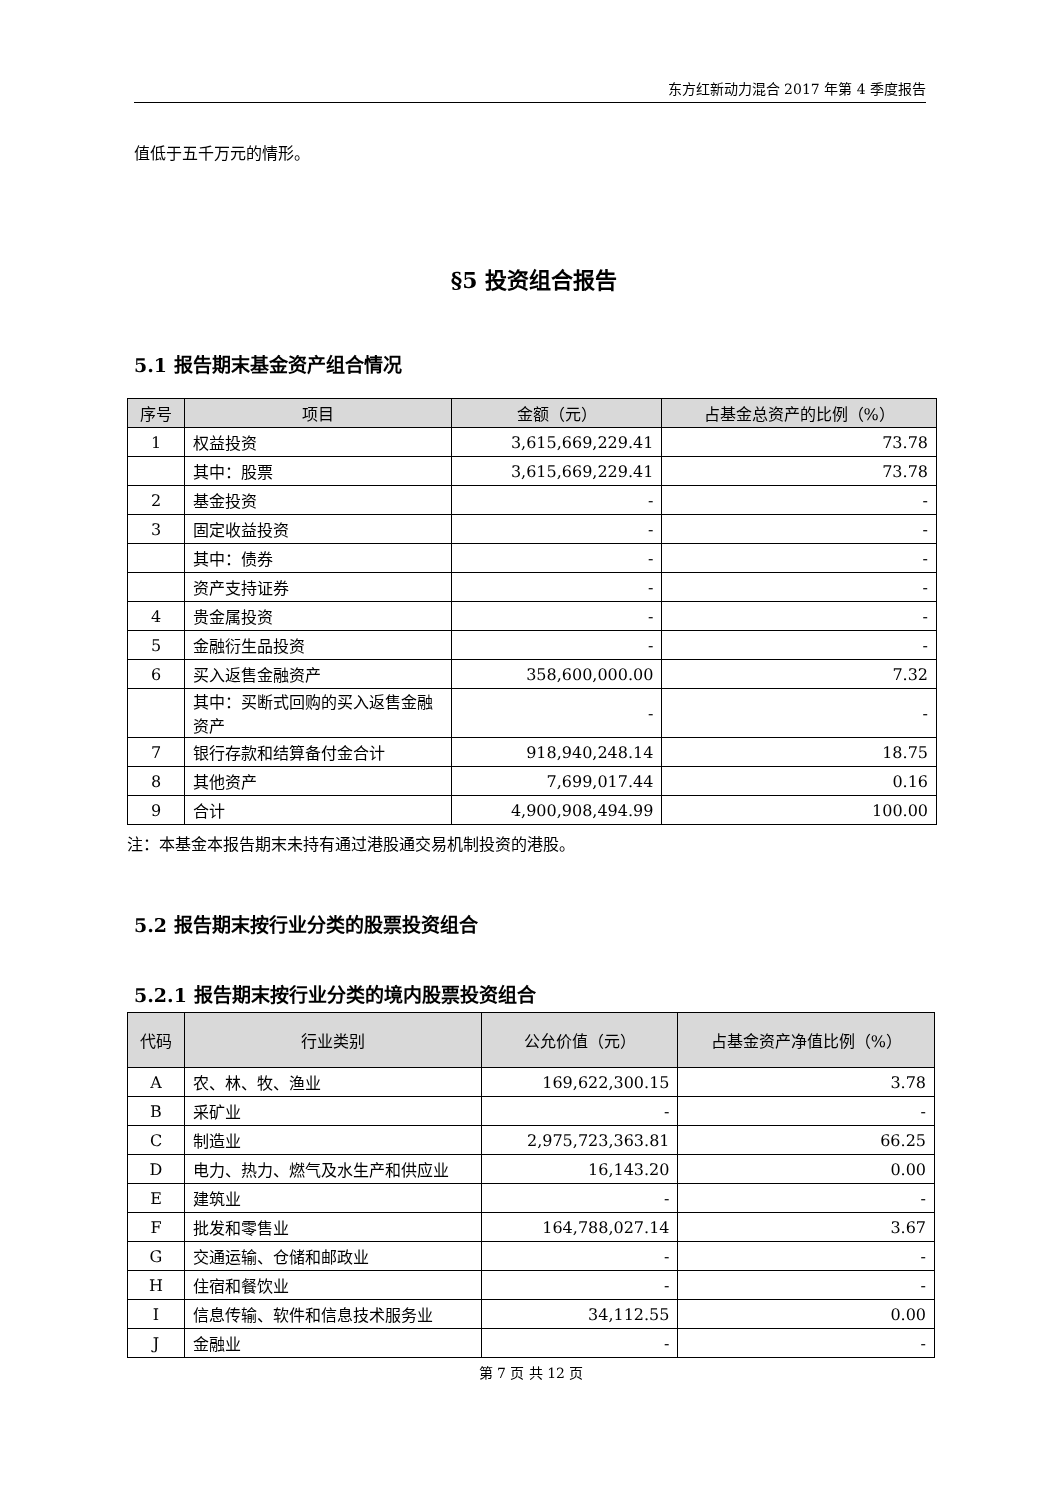东方红新动力混合 2017 年第 4 季度报告
值低于五千万元的情形。
§5 投资组合报告
5.1 报告期末基金资产组合情况
| 序号 | 项目 | 金额（元） | 占基金总资产的比例（%） |
| --- | --- | --- | --- |
| 1 | 权益投资 | 3,615,669,229.41 | 73.78 |
| | 其中：股票 | 3,615,669,229.41 | 73.78 |
| 2 | 基金投资 | - | - |
| 3 | 固定收益投资 | - | - |
| | 其中：债券 | - | - |
| | 资产支持证券 | - | - |
| 4 | 贵金属投资 | - | - |
| 5 | 金融衍生品投资 | - | - |
| 6 | 买入返售金融资产 | 358,600,000.00 | 7.32 |
| | 其中：买断式回购的买入返售金融资产 | - | - |
| 7 | 银行存款和结算备付金合计 | 918,940,248.14 | 18.75 |
| 8 | 其他资产 | 7,699,017.44 | 0.16 |
| 9 | 合计 | 4,900,908,494.99 | 100.00 |
注：本基金本报告期末未持有通过港股通交易机制投资的港股。
5.2 报告期末按行业分类的股票投资组合
5.2.1 报告期末按行业分类的境内股票投资组合
| 代码 | 行业类别 | 公允价值（元） | 占基金资产净值比例（%） |
| --- | --- | --- | --- |
| A | 农、林、牧、渔业 | 169,622,300.15 | 3.78 |
| B | 采矿业 | - | - |
| C | 制造业 | 2,975,723,363.81 | 66.25 |
| D | 电力、热力、燃气及水生产和供应业 | 16,143.20 | 0.00 |
| E | 建筑业 | - | - |
| F | 批发和零售业 | 164,788,027.14 | 3.67 |
| G | 交通运输、仓储和邮政业 | - | - |
| H | 住宿和餐饮业 | - | - |
| I | 信息传输、软件和信息技术服务业 | 34,112.55 | 0.00 |
| J | 金融业 | - | - |
第 7 页 共 12 页